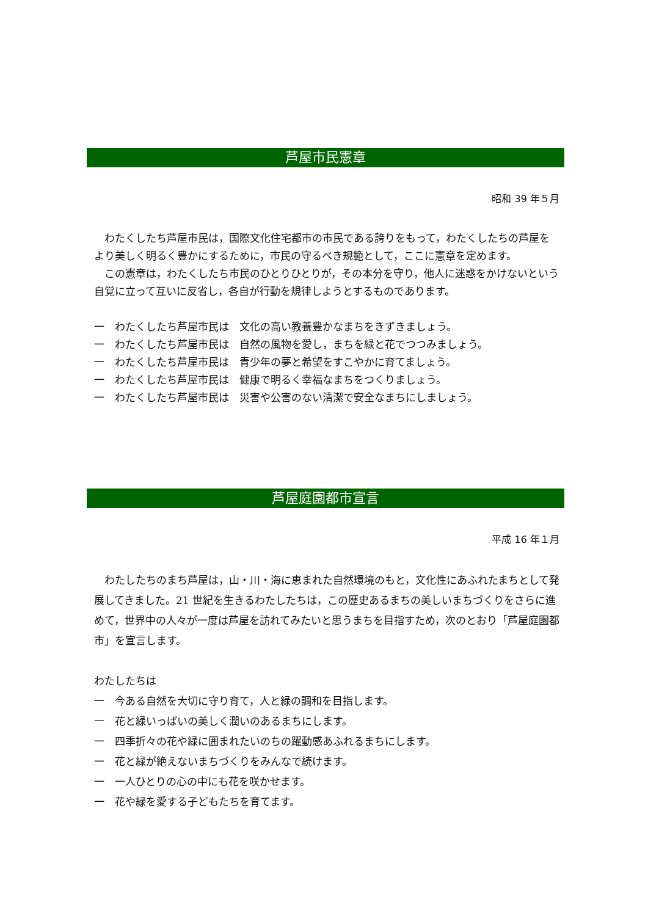芦屋市民憲章
昭和 39 年５月
　わたくしたち芦屋市民は，国際文化住宅都市の市民である誇りをもって，わたくしたちの芦屋をより美しく明るく豊かにするために，市民の守るべき規範として，ここに憲章を定めます。
　この憲章は，わたくしたち市民のひとりひとりが，その本分を守り，他人に迷惑をかけないという自覚に立って互いに反省し，各自が行動を規律しようとするものであります。
一　わたくしたち芦屋市民は　文化の高い教養豊かなまちをきずきましょう。
一　わたくしたち芦屋市民は　自然の風物を愛し，まちを緑と花でつつみましょう。
一　わたくしたち芦屋市民は　青少年の夢と希望をすこやかに育てましょう。
一　わたくしたち芦屋市民は　健康で明るく幸福なまちをつくりましょう。
一　わたくしたち芦屋市民は　災害や公害のない清潔で安全なまちにしましょう。
芦屋庭園都市宣言
平成 16 年１月
　わたしたちのまち芦屋は，山・川・海に恵まれた自然環境のもと，文化性にあふれたまちとして発展してきました。21 世紀を生きるわたしたちは，この歴史あるまちの美しいまちづくりをさらに進めて，世界中の人々が一度は芦屋を訪れてみたいと思うまちを目指すため，次のとおり「芦屋庭園都市」を宣言します。
わたしたちは
一　今ある自然を大切に守り育て，人と緑の調和を目指します。
一　花と緑いっぱいの美しく潤いのあるまちにします。
一　四季折々の花や緑に囲まれたいのちの躍動感あふれるまちにします。
一　花と緑が絶えないまちづくりをみんなで続けます。
一　一人ひとりの心の中にも花を咲かせます。
一　花や緑を愛する子どもたちを育てます。